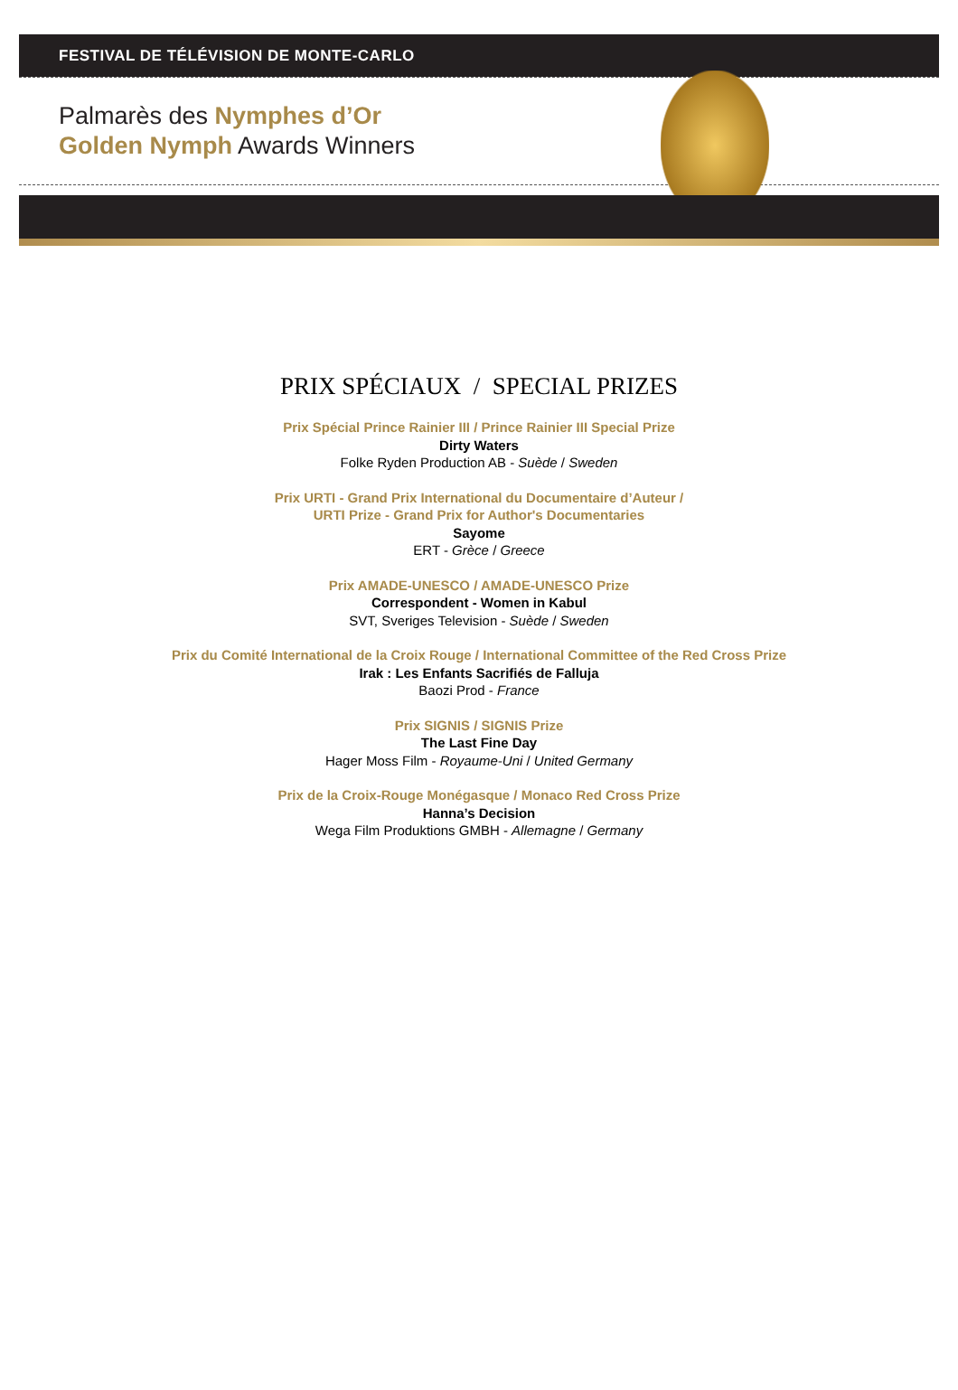FESTIVAL DE TÉLÉVISION DE MONTE-CARLO
Palmarès des Nymphes d’Or
Golden Nymph Awards Winners
PRIX SPÉCIAUX / SPECIAL PRIZES
Prix Spécial Prince Rainier III / Prince Rainier III Special Prize
Dirty Waters
Folke Ryden Production AB - Suède / Sweden
Prix URTI - Grand Prix International du Documentaire d’Auteur /
URTI Prize - Grand Prix for Author's Documentaries
Sayome
ERT - Grèce / Greece
Prix AMADE-UNESCO / AMADE-UNESCO Prize
Correspondent - Women in Kabul
SVT, Sveriges Television - Suède / Sweden
Prix du Comité International de la Croix Rouge / International Committee of the Red Cross Prize
Irak : Les Enfants Sacrifiés de Falluja
Baozi Prod - France
Prix SIGNIS / SIGNIS Prize
The Last Fine Day
Hager Moss Film - Royaume-Uni / United Germany
Prix de la Croix-Rouge Monégasque / Monaco Red Cross Prize
Hanna’s Decision
Wega Film Produktions GMBH - Allemagne / Germany